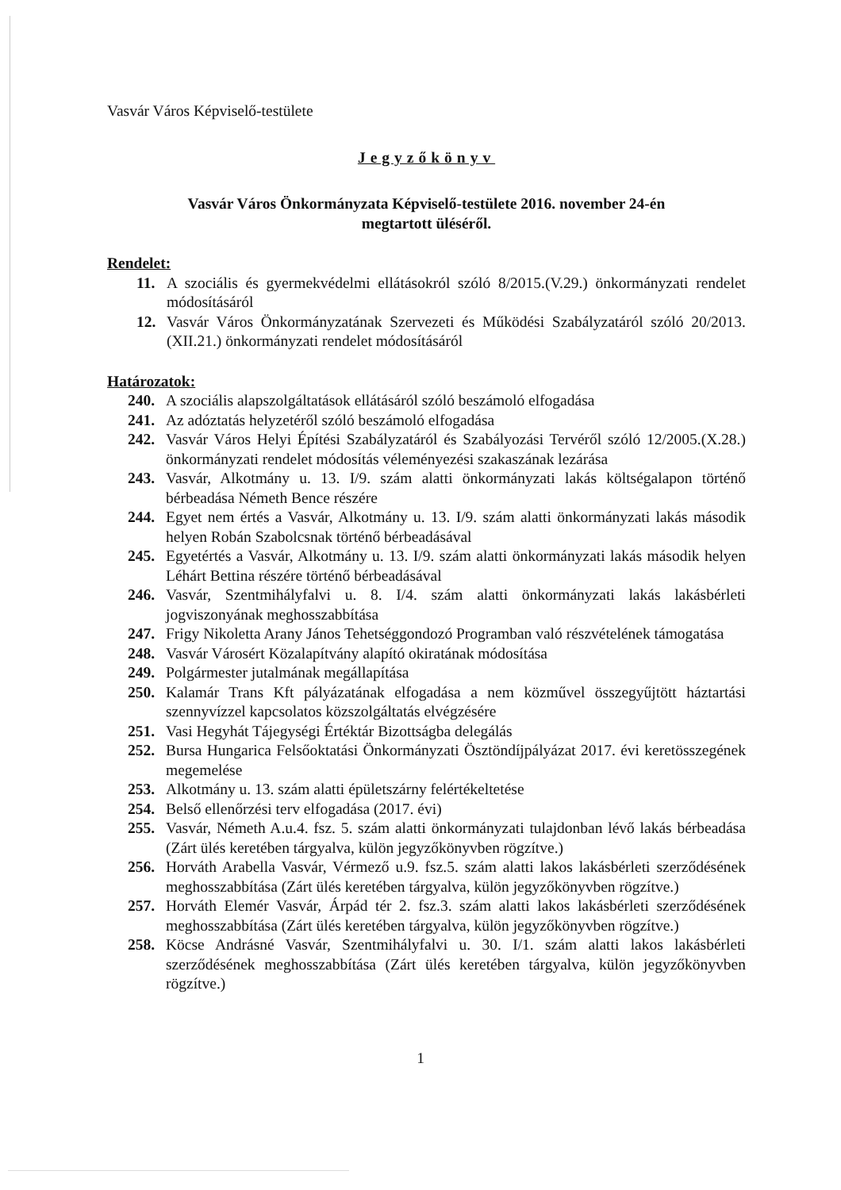Vasvár Város Képviselő-testülete
Jegyzőkönyv
Vasvár Város Önkormányzata Képviselő-testülete 2016. november 24-én
megtartott üléséről.
Rendelet:
11. A szociális és gyermekvédelmi ellátásokról szóló 8/2015.(V.29.) önkormányzati rendelet módosításáról
12. Vasvár Város Önkormányzatának Szervezeti és Működési Szabályzatáról szóló 20/2013.(XII.21.) önkormányzati rendelet módosításáról
Határozatok:
240. A szociális alapszolgáltatások ellátásáról szóló beszámoló elfogadása
241. Az adóztatás helyzetéről szóló beszámoló elfogadása
242. Vasvár Város Helyi Építési Szabályzatáról és Szabályozási Tervéről szóló 12/2005.(X.28.) önkormányzati rendelet módosítás véleményezési szakaszának lezárása
243. Vasvár, Alkotmány u. 13. I/9. szám alatti önkormányzati lakás költségalapon történő bérbeadása Németh Bence részére
244. Egyet nem értés a Vasvár, Alkotmány u. 13. I/9. szám alatti önkormányzati lakás második helyen Robán Szabolcsnak történő bérbeadásával
245. Egyetértés a Vasvár, Alkotmány u. 13. I/9. szám alatti önkormányzati lakás második helyen Léhárt Bettina részére történő bérbeadásával
246. Vasvár, Szentmihályfalvi u. 8. I/4. szám alatti önkormányzati lakás lakásbérleti jogviszonyának meghosszabbítása
247. Frigy Nikoletta Arany János Tehetséggondozó Programban való részvételének támogatása
248. Vasvár Városért Közalapítvány alapító okiratának módosítása
249. Polgármester jutalmának megállapítása
250. Kalamár Trans Kft pályázatának elfogadása a nem közművel összegyűjtött háztartási szennyvízzel kapcsolatos közszolgáltatás elvégzésére
251. Vasi Hegyhát Tájegységi Értéktár Bizottságba delegálás
252. Bursa Hungarica Felsőoktatási Önkormányzati Ösztöndíjpályázat 2017. évi keretösszegének megemelése
253. Alkotmány u. 13. szám alatti épületszárny felértékeltetése
254. Belső ellenőrzési terv elfogadása (2017. évi)
255. Vasvár, Németh A.u.4. fsz. 5. szám alatti önkormányzati tulajdonban lévő lakás bérbeadása (Zárt ülés keretében tárgyalva, külön jegyzőkönyvben rögzítve.)
256. Horváth Arabella Vasvár, Vérmező u.9. fsz.5. szám alatti lakos lakásbérleti szerződésének meghosszabbítása (Zárt ülés keretében tárgyalva, külön jegyzőkönyvben rögzítve.)
257. Horváth Elemér Vasvár, Árpád tér 2. fsz.3. szám alatti lakos lakásbérleti szerződésének meghosszabbítása (Zárt ülés keretében tárgyalva, külön jegyzőkönyvben rögzítve.)
258. Köcse Andrásné Vasvár, Szentmihályfalvi u. 30. I/1. szám alatti lakos lakásbérleti szerződésének meghosszabbítása (Zárt ülés keretében tárgyalva, külön jegyzőkönyvben rögzítve.)
1